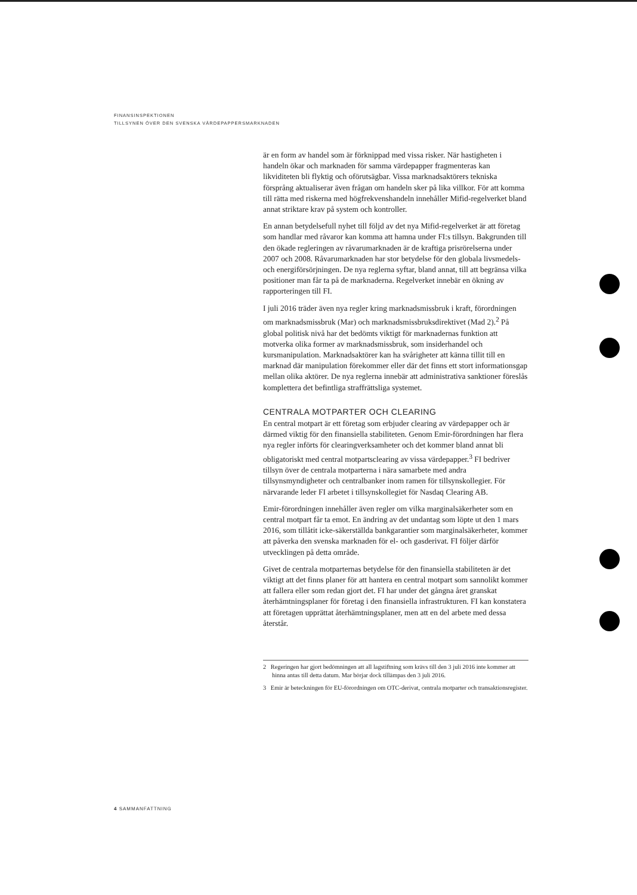FINANSINSPEKTIONEN
TILLSYNEN ÖVER DEN SVENSKA VÄRDEPAPPERSMARKNADEN
är en form av handel som är förknippad med vissa risker. När hastigheten i handeln ökar och marknaden för samma värdepapper fragmenteras kan likviditeten bli flyktig och oförutsägbar. Vissa marknadsaktörers tekniska försprång aktualiserar även frågan om handeln sker på lika villkor. För att komma till rätta med riskerna med högfrekvenshandeln innehåller Mifid-regelverket bland annat striktare krav på system och kontroller.
En annan betydelsefull nyhet till följd av det nya Mifid-regelverket är att företag som handlar med råvaror kan komma att hamna under FI:s tillsyn. Bakgrunden till den ökade regleringen av råvarumarknaden är de kraftiga prisrörelserna under 2007 och 2008. Råvarumarknaden har stor betydelse för den globala livsmedels- och energiförsörjningen. De nya reglerna syftar, bland annat, till att begränsa vilka positioner man får ta på de marknaderna. Regelverket innebär en ökning av rapporteringen till FI.
I juli 2016 träder även nya regler kring marknadsmissbruk i kraft, förordningen om marknadsmissbruk (Mar) och marknadsmissbruksdirektivet (Mad 2).<sup>2</sup> På global politisk nivå har det bedömts viktigt för marknadernas funktion att motverka olika former av marknadsmissbruk, som insiderhandel och kursmanipulation. Marknadsaktörer kan ha svårigheter att känna tillit till en marknad där manipulation förekommer eller där det finns ett stort informationsgap mellan olika aktörer. De nya reglerna innebär att administrativa sanktioner föreslås komplettera det befintliga straffrättsliga systemet.
CENTRALA MOTPARTER OCH CLEARING
En central motpart är ett företag som erbjuder clearing av värdepapper och är därmed viktig för den finansiella stabiliteten. Genom Emir-förordningen har flera nya regler införts för clearingverksamheter och det kommer bland annat bli obligatoriskt med central motpartsclearing av vissa värdepapper.<sup>3</sup> FI bedriver tillsyn över de centrala motparterna i nära samarbete med andra tillsynsmyndigheter och centralbanker inom ramen för tillsynskollegier. För närvarande leder FI arbetet i tillsynskollegiet för Nasdaq Clearing AB.
Emir-förordningen innehåller även regler om vilka marginalsäkerheter som en central motpart får ta emot. En ändring av det undantag som löpte ut den 1 mars 2016, som tillåtit icke-säkerställda bankgarantier som marginalsäkerheter, kommer att påverka den svenska marknaden för el- och gasderivat. FI följer därför utvecklingen på detta område.
Givet de centrala motparternas betydelse för den finansiella stabiliteten är det viktigt att det finns planer för att hantera en central motpart som sannolikt kommer att fallera eller som redan gjort det. FI har under det gångna året granskat återhämtningsplaner för företag i den finansiella infrastrukturen. FI kan konstatera att företagen upprättat återhämtningsplaner, men att en del arbete med dessa återstår.
2 Regeringen har gjort bedömningen att all lagstiftning som krävs till den 3 juli 2016 inte kommer att hinna antas till detta datum. Mar börjar dock tillämpas den 3 juli 2016.
3 Emir är beteckningen för EU-förordningen om OTC-derivat, centrala motparter och transaktionsregister.
4 SAMMANFATTNING